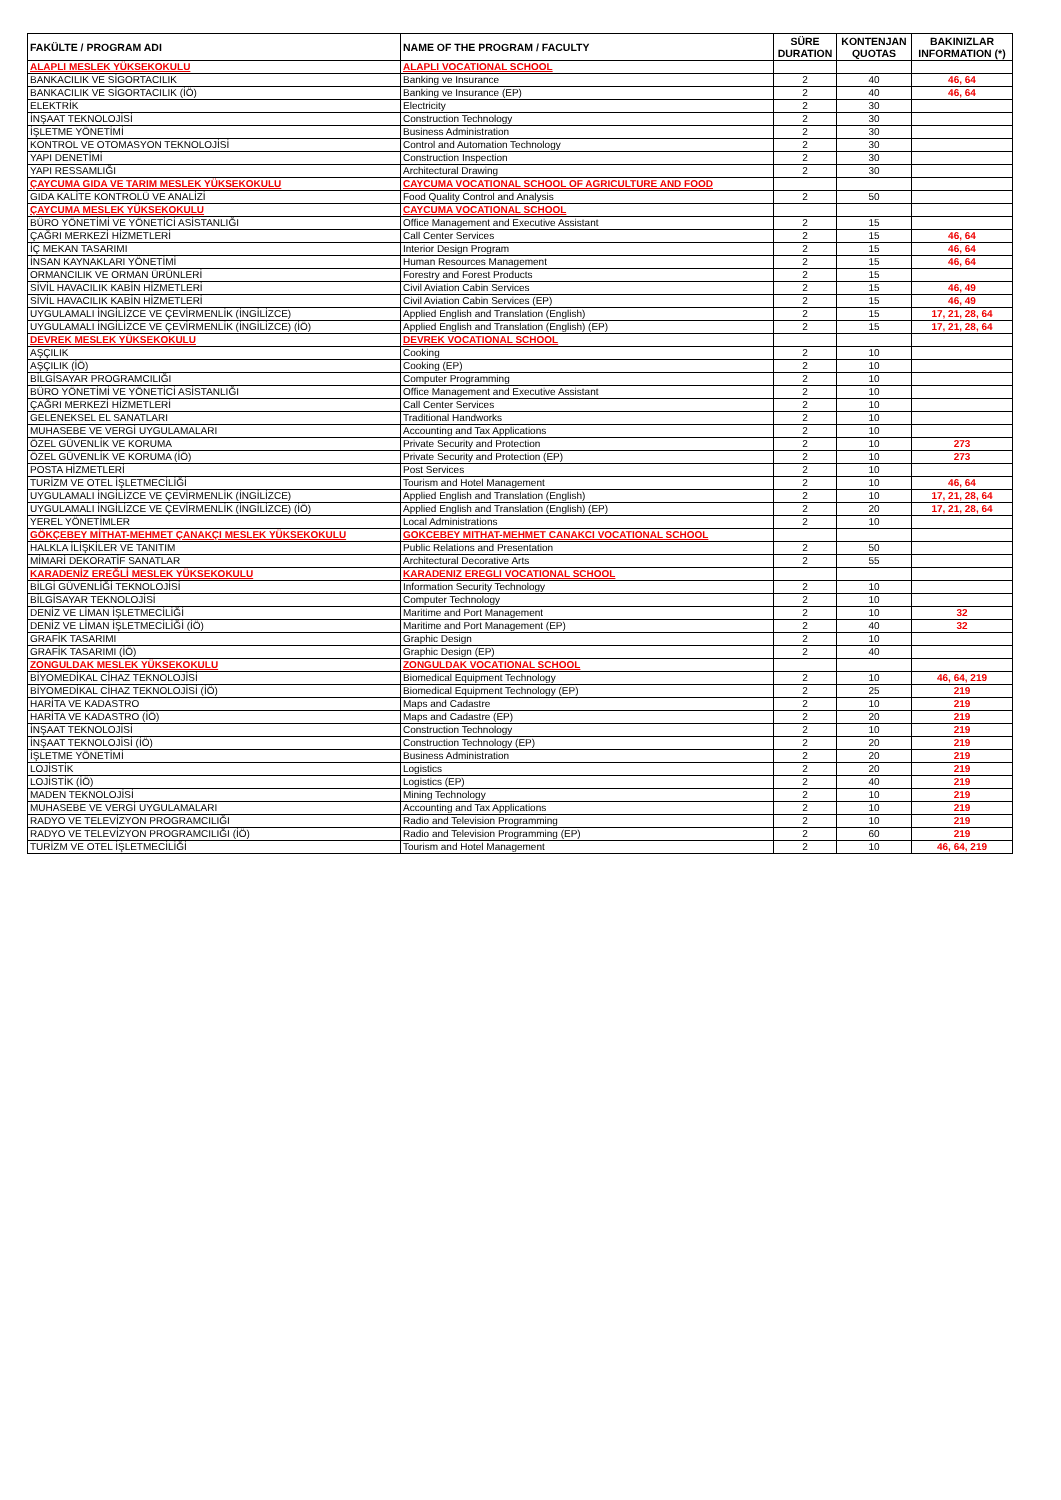| FAKÜLTE / PROGRAM ADI | NAME OF THE PROGRAM / FACULTY | SÜRE DURATION | KONTENJAN QUOTAS | BAKINIZLAR INFORMATION (*) |
| --- | --- | --- | --- | --- |
| ALAPLI MESLEK YÜKSEKOKULU | ALAPLI VOCATIONAL SCHOOL | | | |
| BANKACILIK VE SİGORTACILIK | Banking ve Insurance | 2 | 40 | 46, 64 |
| BANKACILIK VE SİGORTACILIK (İÖ) | Banking ve Insurance (EP) | 2 | 40 | 46, 64 |
| ELEKTRİK | Electricity | 2 | 30 | |
| İNŞAAT TEKNOLOJİSİ | Construction Technology | 2 | 30 | |
| İŞLETME YÖNETİMİ | Business Administration | 2 | 30 | |
| KONTROL VE OTOMASYON TEKNOLOJİSİ | Control and Automation Technology | 2 | 30 | |
| YAPI DENETİMİ | Construction Inspection | 2 | 30 | |
| YAPI RESSAMLIĞI | Architectural Drawing | 2 | 30 | |
| ÇAYCUMA GIDA VE TARIM MESLEK YÜKSEKOKULU | CAYCUMA VOCATIONAL SCHOOL OF AGRICULTURE AND FOOD | | | |
| GIDA KALİTE KONTROLÜ VE ANALİZİ | Food Quality Control and Analysis | 2 | 50 | |
| ÇAYCUMA MESLEK YÜKSEKOKULU | CAYCUMA VOCATIONAL SCHOOL | | | |
| BÜRO YÖNETİMİ VE YÖNETİCİ ASİSTANLIĞI | Office Management and Executive Assistant | 2 | 15 | |
| ÇAĞRI MERKEZİ HİZMETLERİ | Call Center Services | 2 | 15 | 46, 64 |
| İÇ MEKAN TASARIMI | Interior Design Program | 2 | 15 | 46, 64 |
| İNSAN KAYNAKLARI YÖNETİMİ | Human Resources Management | 2 | 15 | 46, 64 |
| ORMANCILIK VE ORMAN ÜRÜNLERİ | Forestry and Forest Products | 2 | 15 | |
| SİVİL HAVACILIK KABİN HİZMETLERİ | Civil Aviation Cabin Services | 2 | 15 | 46, 49 |
| SİVİL HAVACILIK KABİN HİZMETLERİ | Civil Aviation Cabin Services (EP) | 2 | 15 | 46, 49 |
| UYGULAMALI İNGİLİZCE VE ÇEVİRMENLİK (İNGİLİZCE) | Applied English and Translation (English) | 2 | 15 | 17, 21, 28, 64 |
| UYGULAMALI İNGİLİZCE VE ÇEVİRMENLİK (İNGİLİZCE) (İÖ) | Applied English and Translation (English) (EP) | 2 | 15 | 17, 21, 28, 64 |
| DEVREK MESLEK YÜKSEKOKULU | DEVREK VOCATIONAL SCHOOL | | | |
| AŞÇILIK | Cooking | 2 | 10 | |
| AŞÇILIK (İÖ) | Cooking (EP) | 2 | 10 | |
| BİLGİSAYAR PROGRAMCILIĞI | Computer Programming | 2 | 10 | |
| BÜRO YÖNETİMİ VE YÖNETİCİ ASİSTANLIĞI | Office Management and Executive Assistant | 2 | 10 | |
| ÇAĞRI MERKEZİ HİZMETLERİ | Call Center Services | 2 | 10 | |
| GELENEKSEL EL SANATLARI | Traditional Handworks | 2 | 10 | |
| MUHASEBE VE VERGİ UYGULAMALARI | Accounting and Tax Applications | 2 | 10 | |
| ÖZEL GÜVENLİK VE KORUMA | Private Security and Protection | 2 | 10 | 273 |
| ÖZEL GÜVENLİK VE KORUMA (İÖ) | Private Security and Protection (EP) | 2 | 10 | 273 |
| POSTA HİZMETLERİ | Post Services | 2 | 10 | |
| TURİZM VE OTEL İŞLETMECİLİĞİ | Tourism and Hotel Management | 2 | 10 | 46, 64 |
| UYGULAMALI İNGİLİZCE VE ÇEVİRMENLİK (İNGİLİZCE) | Applied English and Translation (English) | 2 | 10 | 17, 21, 28, 64 |
| UYGULAMALI İNGİLİZCE VE ÇEVİRMENLİK (İNGİLİZCE) (İÖ) | Applied English and Translation (English) (EP) | 2 | 20 | 17, 21, 28, 64 |
| YEREL YÖNETİMLER | Local Administrations | 2 | 10 | |
| GÖKÇEBEY MİTHAT-MEHMET ÇANAKÇI MESLEK YÜKSEKOKULU | GOKCEBEY MITHAT-MEHMET CANAKCI VOCATIONAL SCHOOL | | | |
| HALKLA İLİŞKİLER VE TANITIM | Public Relations and Presentation | 2 | 50 | |
| MİMARİ DEKORATİF SANATLAR | Architectural Decorative Arts | 2 | 55 | |
| KARADENİZ EREĞLİ MESLEK YÜKSEKOKULU | KARADENIZ EREGLI VOCATIONAL SCHOOL | | | |
| BİLGİ GÜVENLİĞİ TEKNOLOJİSİ | Information Security Technology | 2 | 10 | |
| BİLGİSAYAR TEKNOLOJİSİ | Computer Technology | 2 | 10 | |
| DENİZ VE LİMAN İŞLETMECİLİĞİ | Maritime and Port Management | 2 | 10 | 32 |
| DENİZ VE LİMAN İŞLETMECİLİĞİ (İÖ) | Maritime and Port Management (EP) | 2 | 40 | 32 |
| GRAFİK TASARIMI | Graphic Design | 2 | 10 | |
| GRAFİK TASARIMI (İÖ) | Graphic Design (EP) | 2 | 40 | |
| ZONGULDAK MESLEK YÜKSEKOKULU | ZONGULDAK VOCATIONAL SCHOOL | | | |
| BİYOMEDİKAL CİHAZ TEKNOLOJİSİ | Biomedical Equipment Technology | 2 | 10 | 46, 64, 219 |
| BİYOMEDİKAL CİHAZ TEKNOLOJİSİ (İÖ) | Biomedical Equipment Technology (EP) | 2 | 25 | 219 |
| HARİTA VE KADASTRO | Maps and Cadastre | 2 | 10 | 219 |
| HARİTA VE KADASTRO (İÖ) | Maps and Cadastre (EP) | 2 | 20 | 219 |
| İNŞAAT TEKNOLOJİSİ | Construction Technology | 2 | 10 | 219 |
| İNŞAAT TEKNOLOJİSİ (İÖ) | Construction Technology (EP) | 2 | 20 | 219 |
| İŞLETME YÖNETİMİ | Business Administration | 2 | 20 | 219 |
| LOJİSTİK | Logistics | 2 | 20 | 219 |
| LOJİSTİK (İÖ) | Logistics (EP) | 2 | 40 | 219 |
| MADEN TEKNOLOJİSİ | Mining Technology | 2 | 10 | 219 |
| MUHASEBE VE VERGİ UYGULAMALARI | Accounting and Tax Applications | 2 | 10 | 219 |
| RADYO VE TELEVİZYON PROGRAMCILIĞI | Radio and Television Programming | 2 | 10 | 219 |
| RADYO VE TELEVİZYON PROGRAMCILIĞI (İÖ) | Radio and Television Programming (EP) | 2 | 60 | 219 |
| TURİZM VE OTEL İŞLETMECİLİĞİ | Tourism and Hotel Management | 2 | 10 | 46, 64, 219 |